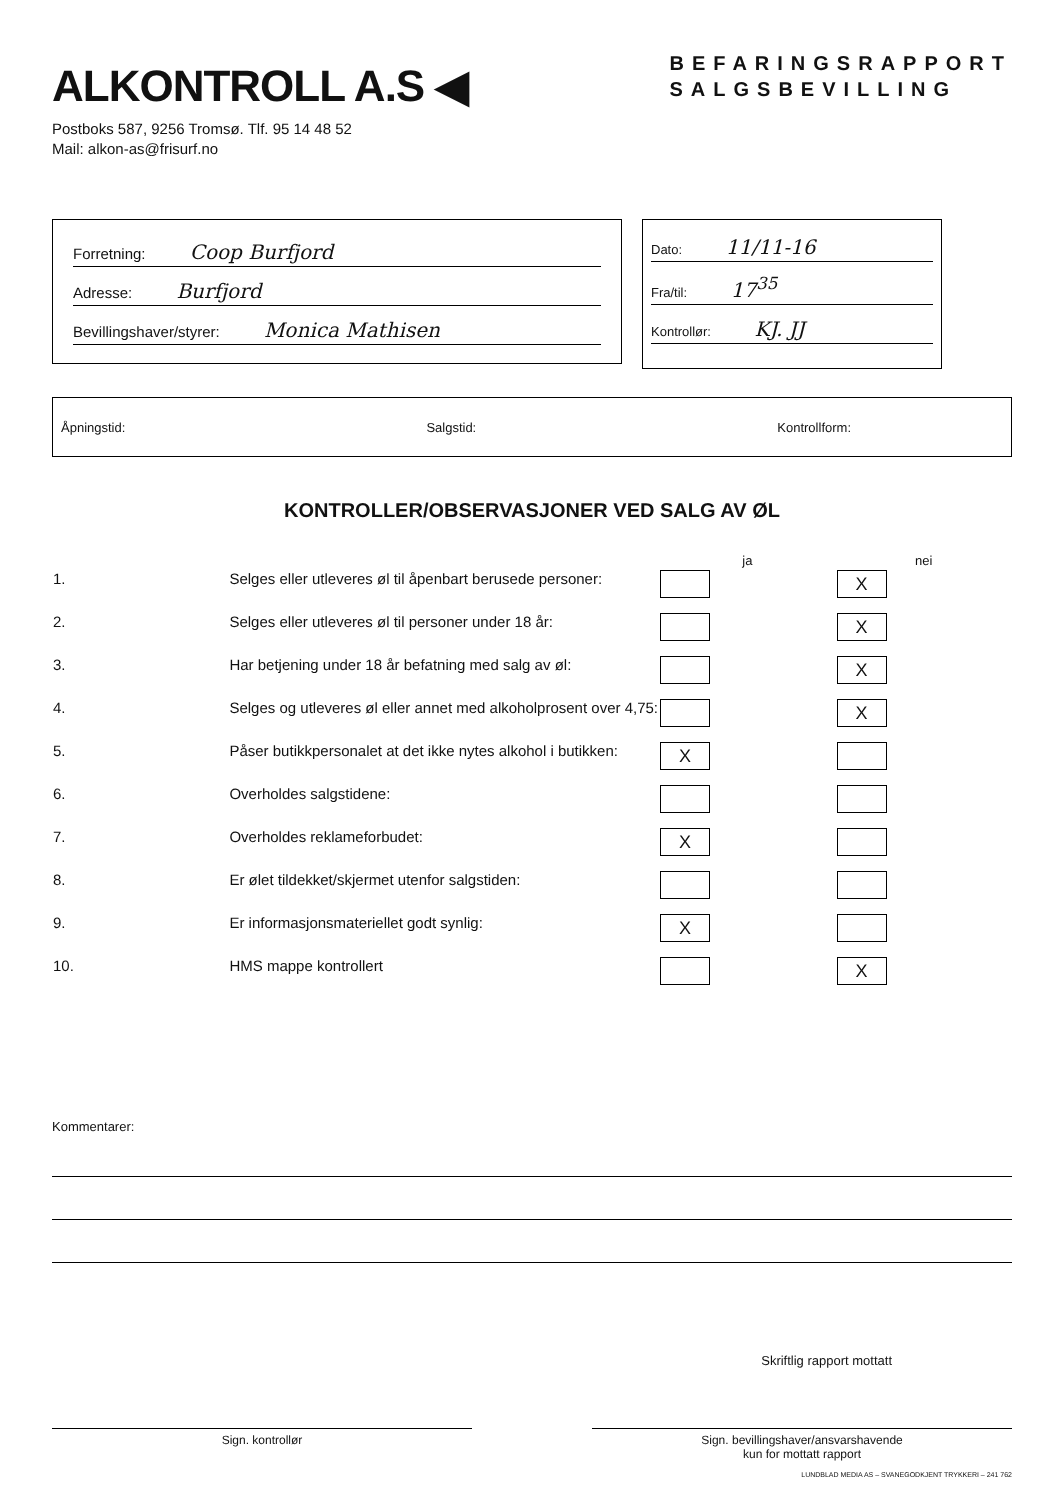ALKONTROLL A.S ◀
Postboks 587, 9256 Tromsø. Tlf. 95 14 48 52
Mail: alkon-as@frisurf.no
BEFARINGSRAPPORT
SALGSBEVILLING
Forretning: Coop Burfjord
Adresse: Burfjord
Bevillingshaver/styrer: Monica Mathisen
Dato: 11/11-16
Fra/til: 17<sup>35</sup>
Kontrollør: KJ. JJ
Åpningstid: Salgstid: Kontrollform:
KONTROLLER/OBSERVASJONER VED SALG AV ØL
| | | ja | nei |
| --- | --- | --- | --- |
| 1. | Selges eller utleveres øl til åpenbart berusede personer: | | X |
| 2. | Selges eller utleveres øl til personer under 18 år: | | X |
| 3. | Har betjening under 18 år befatning med salg av øl: | | X |
| 4. | Selges og utleveres øl eller annet med alkoholprosent over 4,75: | | X |
| 5. | Påser butikkpersonalet at det ikke nytes alkohol i butikken: | X | |
| 6. | Overholdes salgstidene: | | |
| 7. | Overholdes reklameforbudet: | X | |
| 8. | Er ølet tildekket/skjermet utenfor salgstiden: | | |
| 9. | Er informasjonsmateriellet godt synlig: | X | |
| 10. | HMS mappe kontrollert | | X |
Kommentarer:
Skriftlig rapport mottatt
Sign. kontrollør Sign. bevillingshaver/ansvarshavende
kun for mottatt rapport
LUNDBLAD MEDIA AS – SVANEGODKJENT TRYKKERI – 241 762